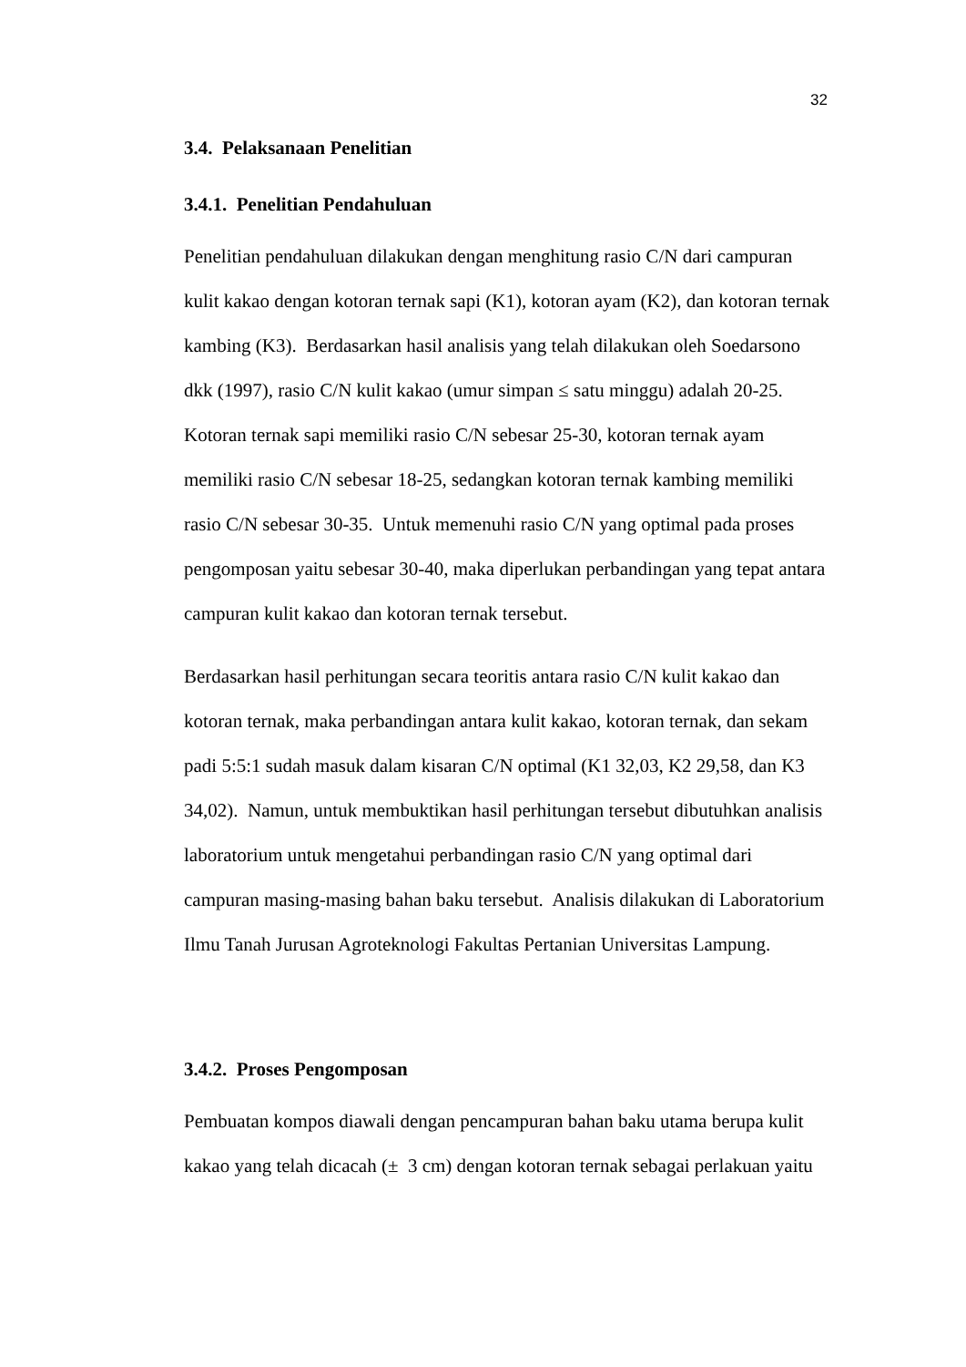32
3.4. Pelaksanaan Penelitian
3.4.1. Penelitian Pendahuluan
Penelitian pendahuluan dilakukan dengan menghitung rasio C/N dari campuran kulit kakao dengan kotoran ternak sapi (K1), kotoran ayam (K2), dan kotoran ternak kambing (K3). Berdasarkan hasil analisis yang telah dilakukan oleh Soedarsono dkk (1997), rasio C/N kulit kakao (umur simpan ≤ satu minggu) adalah 20-25. Kotoran ternak sapi memiliki rasio C/N sebesar 25-30, kotoran ternak ayam memiliki rasio C/N sebesar 18-25, sedangkan kotoran ternak kambing memiliki rasio C/N sebesar 30-35. Untuk memenuhi rasio C/N yang optimal pada proses pengomposan yaitu sebesar 30-40, maka diperlukan perbandingan yang tepat antara campuran kulit kakao dan kotoran ternak tersebut.
Berdasarkan hasil perhitungan secara teoritis antara rasio C/N kulit kakao dan kotoran ternak, maka perbandingan antara kulit kakao, kotoran ternak, dan sekam padi 5:5:1 sudah masuk dalam kisaran C/N optimal (K1 32,03, K2 29,58, dan K3 34,02). Namun, untuk membuktikan hasil perhitungan tersebut dibutuhkan analisis laboratorium untuk mengetahui perbandingan rasio C/N yang optimal dari campuran masing-masing bahan baku tersebut. Analisis dilakukan di Laboratorium Ilmu Tanah Jurusan Agroteknologi Fakultas Pertanian Universitas Lampung.
3.4.2. Proses Pengomposan
Pembuatan kompos diawali dengan pencampuran bahan baku utama berupa kulit kakao yang telah dicacah (± 3 cm) dengan kotoran ternak sebagai perlakuan yaitu